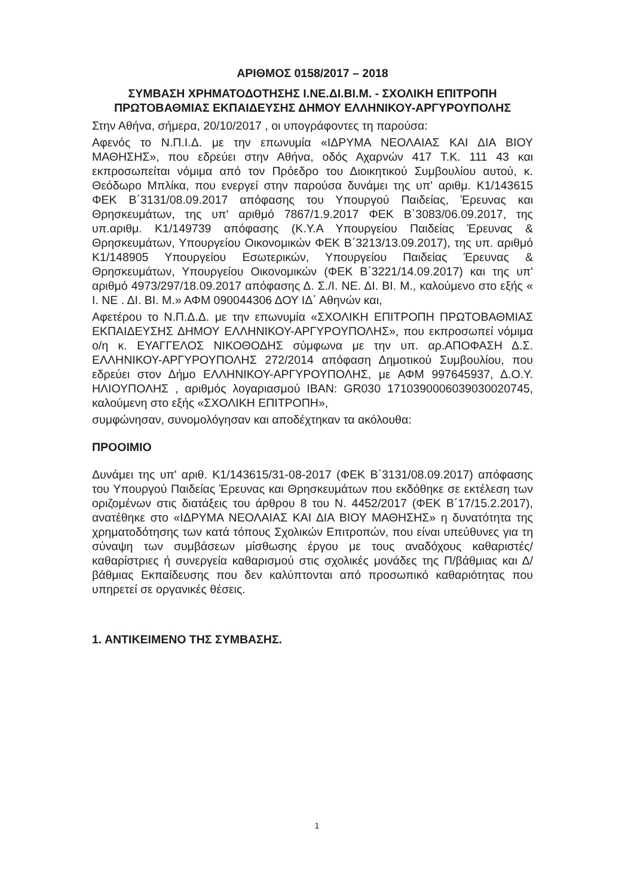ΑΡΙΘΜΟΣ 0158/2017 – 2018
ΣΥΜΒΑΣΗ ΧΡΗΜΑΤΟΔΟΤΗΣΗΣ Ι.ΝΕ.ΔΙ.ΒΙ.Μ. - ΣΧΟΛΙΚΗ ΕΠΙΤΡΟΠΗ ΠΡΩΤΟΒΑΘΜΙΑΣ ΕΚΠΑΙΔΕΥΣΗΣ ΔΗΜΟΥ ΕΛΛΗΝΙΚΟΥ-ΑΡΓΥΡΟΥΠΟΛΗΣ
Στην Αθήνα, σήμερα, 20/10/2017 , οι υπογράφοντες τη παρούσα:
Αφενός το Ν.Π.Ι.Δ. με την επωνυμία «ΙΔΡΥΜΑ ΝΕΟΛΑΙΑΣ ΚΑΙ ΔΙΑ ΒΙΟΥ ΜΑΘΗΣΗΣ», που εδρεύει στην Αθήνα, οδός Αχαρνών 417 Τ.Κ. 111 43 και εκπροσωπείται νόμιμα από τον Πρόεδρο του Διοικητικού Συμβουλίου αυτού, κ. Θεόδωρο Μπλίκα, που ενεργεί στην παρούσα δυνάμει της υπ' αριθμ. Κ1/143615 ΦΕΚ Β΄3131/08.09.2017 απόφασης του Υπουργού Παιδείας, Έρευνας και Θρησκευμάτων, της υπ' αριθμό 7867/1.9.2017 ΦΕΚ Β΄3083/06.09.2017, της υπ.αριθμ. Κ1/149739 απόφασης (Κ.Υ.Α Υπουργείου Παιδείας Έρευνας & Θρησκευμάτων, Υπουργείου Οικονομικών ΦΕΚ Β΄3213/13.09.2017), της υπ. αριθμό Κ1/148905 Υπουργείου Εσωτερικών, Υπουργείου Παιδείας Έρευνας & Θρησκευμάτων, Υπουργείου Οικονομικών (ΦΕΚ Β΄3221/14.09.2017) και της υπ' αριθμό 4973/297/18.09.2017 απόφασης Δ. Σ./Ι. ΝΕ. ΔΙ. ΒΙ. Μ., καλούμενο στο εξής « Ι. ΝΕ . ΔΙ. ΒΙ. Μ.» ΑΦΜ 090044306 ΔΟΥ ΙΔ΄ Αθηνών και,
Αφετέρου το Ν.Π.Δ.Δ. με την επωνυμία «ΣΧΟΛΙΚΗ ΕΠΙΤΡΟΠΗ ΠΡΩΤΟΒΑΘΜΙΑΣ ΕΚΠΑΙΔΕΥΣΗΣ ΔΗΜΟΥ ΕΛΛΗΝΙΚΟΥ-ΑΡΓΥΡΟΥΠΟΛΗΣ», που εκπροσωπεί νόμιμα ο/η κ. ΕΥΑΓΓΕΛΟΣ ΝΙΚΟΘΟΔΗΣ σύμφωνα με την υπ. αρ.ΑΠΟΦΑΣΗ Δ.Σ. ΕΛΛΗΝΙΚΟΥ-ΑΡΓΥΡΟΥΠΟΛΗΣ 272/2014 απόφαση Δημοτικού Συμβουλίου, που εδρεύει στον Δήμο ΕΛΛΗΝΙΚΟΥ-ΑΡΓΥΡΟΥΠΟΛΗΣ, με ΑΦΜ 997645937, Δ.Ο.Υ. ΗΛΙΟΥΠΟΛΗΣ , αριθμός λογαριασμού IBAN: GR030 1710390006039030020745, καλούμενη στο εξής «ΣΧΟΛΙΚΗ ΕΠΙΤΡΟΠΗ»,
συμφώνησαν, συνομολόγησαν και αποδέχτηκαν τα ακόλουθα:
ΠΡΟΟΙΜΙΟ
Δυνάμει της υπ' αριθ. Κ1/143615/31-08-2017 (ΦΕΚ Β΄3131/08.09.2017) απόφασης του Υπουργού Παιδείας Έρευνας και Θρησκευμάτων που εκδόθηκε σε εκτέλεση των οριζομένων στις διατάξεις του άρθρου 8 του Ν. 4452/2017 (ΦΕΚ Β΄17/15.2.2017), ανατέθηκε στο «ΙΔΡΥΜΑ ΝΕΟΛΑΙΑΣ ΚΑΙ ΔΙΑ ΒΙΟΥ ΜΑΘΗΣΗΣ» η δυνατότητα της χρηματοδότησης των κατά τόπους Σχολικών Επιτροπών, που είναι υπεύθυνες για τη σύναψη των συμβάσεων μίσθωσης έργου με τους αναδόχους καθαριστές/καθαρίστριες ή συνεργεία καθαρισμού στις σχολικές μονάδες της Π/βάθμιας και Δ/βάθμιας Εκπαίδευσης που δεν καλύπτονται από προσωπικό καθαριότητας που υπηρετεί σε οργανικές θέσεις.
1. ΑΝΤΙΚΕΙΜΕΝΟ ΤΗΣ ΣΥΜΒΑΣΗΣ.
1